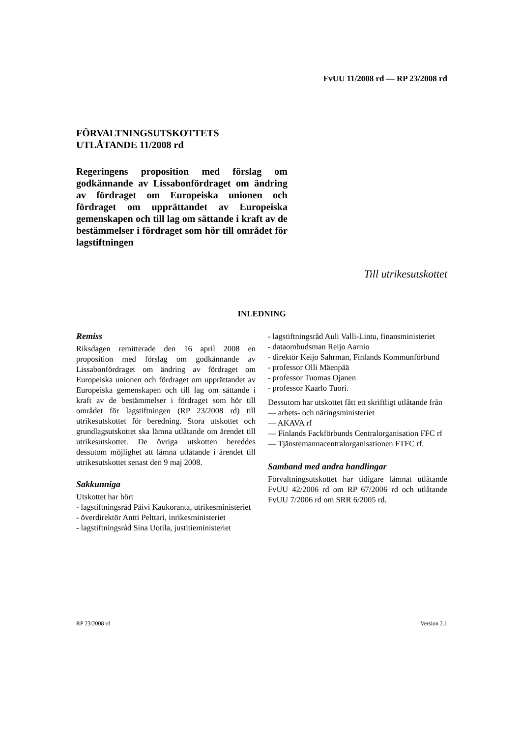FvUU 11/2008 rd — RP 23/2008 rd
FÖRVALTNINGSUTSKOTTETS
UTLÅTANDE 11/2008 rd
Regeringens proposition med förslag om godkännande av Lissabonfördraget om ändring av fördraget om Europeiska unionen och fördraget om upprättandet av Europeiska gemenskapen och till lag om sättande i kraft av de bestämmelser i fördraget som hör till området för lagstiftningen
Till utrikesutskottet
INLEDNING
Remiss
Riksdagen remitterade den 16 april 2008 en proposition med förslag om godkännande av Lissabonfördraget om ändring av fördraget om Europeiska unionen och fördraget om upprättandet av Europeiska gemenskapen och till lag om sättande i kraft av de bestämmelser i fördraget som hör till området för lagstiftningen (RP 23/2008 rd) till utrikesutskottet för beredning. Stora utskottet och grundlagsutskottet ska lämna utlåtande om ärendet till utrikesutskottet. De övriga utskotten bereddes dessutom möjlighet att lämna utlåtande i ärendet till utrikesutskottet senast den 9 maj 2008.
Sakkunniga
Utskottet har hört
- lagstiftningsråd Päivi Kaukoranta, utrikesministeriet
- överdirektör Antti Pelttari, inrikesministeriet
- lagstiftningsråd Sina Uotila, justitieministeriet
- lagstiftningsråd Auli Valli-Lintu, finansministeriet
- dataombudsman Reijo Aarnio
- direktör Keijo Sahrman, Finlands Kommunförbund
- professor Olli Mäenpää
- professor Tuomas Ojanen
- professor Kaarlo Tuori.
Dessutom har utskottet fått ett skriftligt utlåtande från
— arbets- och näringsministeriet
— AKAVA rf
— Finlands Fackförbunds Centralorganisation FFC rf
— Tjänstemannacentralorganisationen FTFC rf.
Samband med andra handlingar
Förvaltningsutskottet har tidigare lämnat utlåtande FvUU 42/2006 rd om RP 67/2006 rd och utlåtande FvUU 7/2006 rd om SRR 6/2005 rd.
RP 23/2008 rd Version 2.1